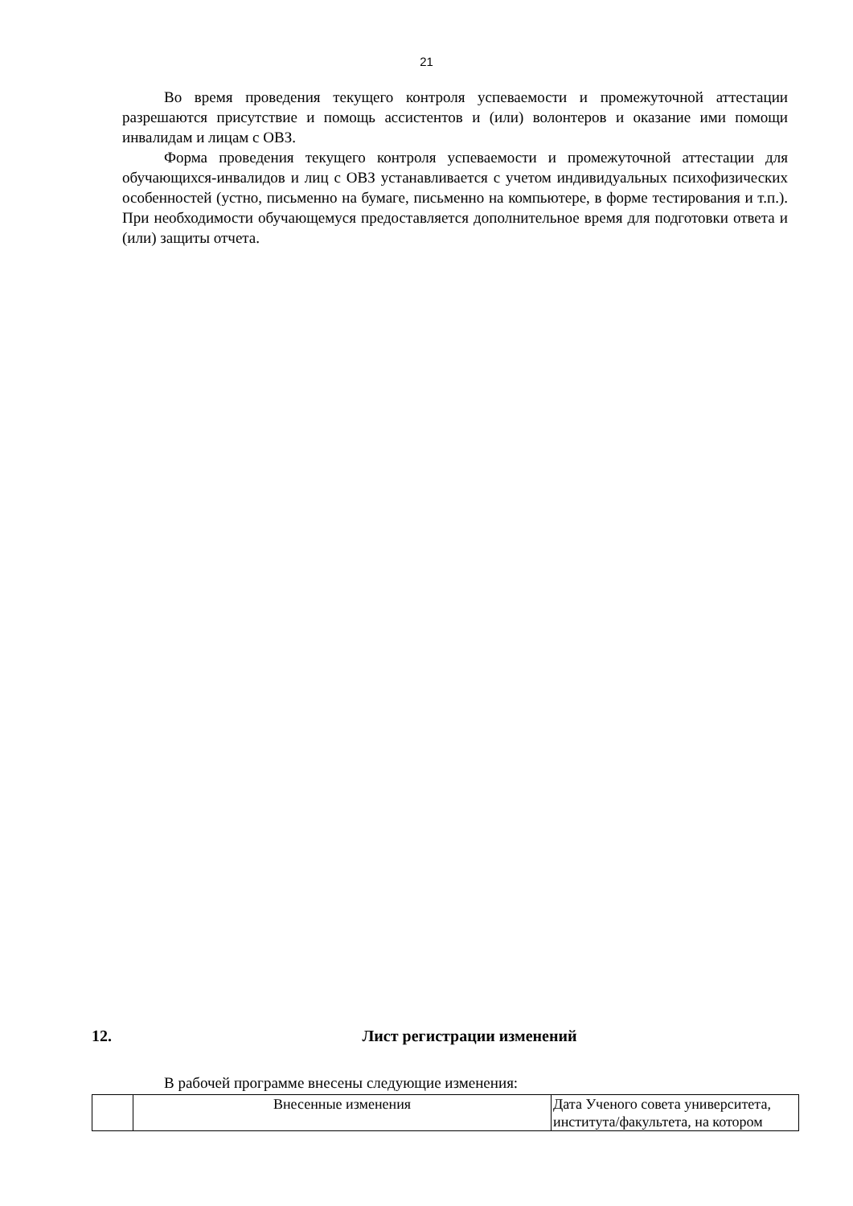21
Во время проведения текущего контроля успеваемости и промежуточной аттестации разрешаются присутствие и помощь ассистентов и (или) волонтеров и оказание ими помощи инвалидам и лицам с ОВЗ.
Форма проведения текущего контроля успеваемости и промежуточной аттестации для обучающихся-инвалидов и лиц с ОВЗ устанавливается с учетом индивидуальных психофизических особенностей (устно, письменно на бумаге, письменно на компьютере, в форме тестирования и т.п.). При необходимости обучающемуся предоставляется дополнительное время для подготовки ответа и (или) защиты отчета.
12. Лист регистрации изменений
В рабочей программе внесены следующие изменения:
| | Внесенные изменения | Дата Ученого совета университета, института/факультета, на котором |